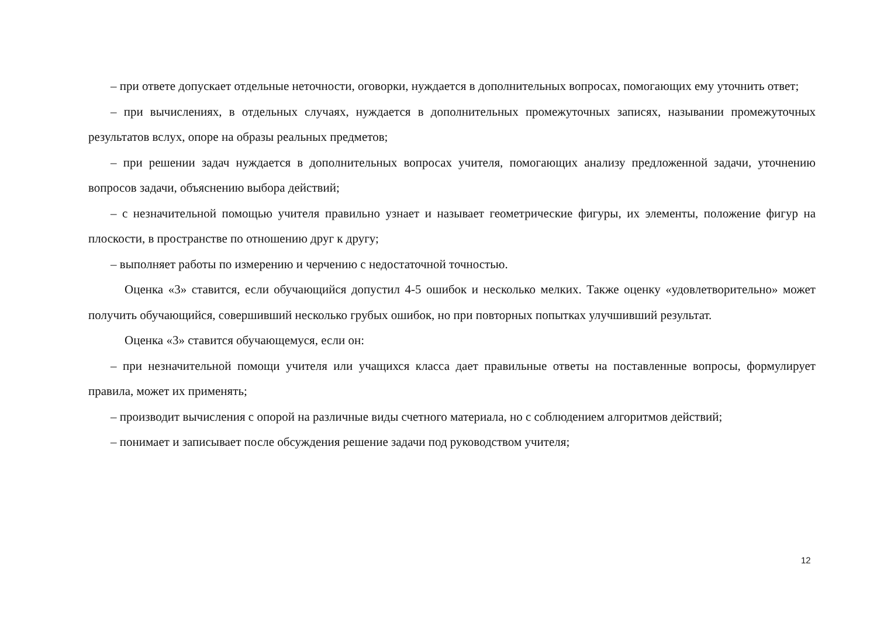– при ответе допускает отдельные неточности, оговорки, нуждается в дополнительных вопросах, помогающих ему уточнить ответ;
– при вычислениях, в отдельных случаях, нуждается в дополнительных промежуточных записях, назывании промежуточных результатов вслух, опоре на образы реальных предметов;
– при решении задач нуждается в дополнительных вопросах учителя, помогающих анализу предложенной задачи, уточнению вопросов задачи, объяснению выбора действий;
– с незначительной помощью учителя правильно узнает и называет геометрические фигуры, их элементы, положение фигур на плоскости, в пространстве по отношению друг к другу;
– выполняет работы по измерению и черчению с недостаточной точностью.
Оценка «3» ставится, если обучающийся допустил 4-5 ошибок и несколько мелких. Также оценку «удовлетворительно» может получить обучающийся, совершивший несколько грубых ошибок, но при повторных попытках улучшивший результат.
Оценка «3» ставится обучающемуся, если он:
– при незначительной помощи учителя или учащихся класса дает правильные ответы на поставленные вопросы, формулирует правила, может их применять;
– производит вычисления с опорой на различные виды счетного материала, но с соблюдением алгоритмов действий;
– понимает и записывает после обсуждения решение задачи под руководством учителя;
12